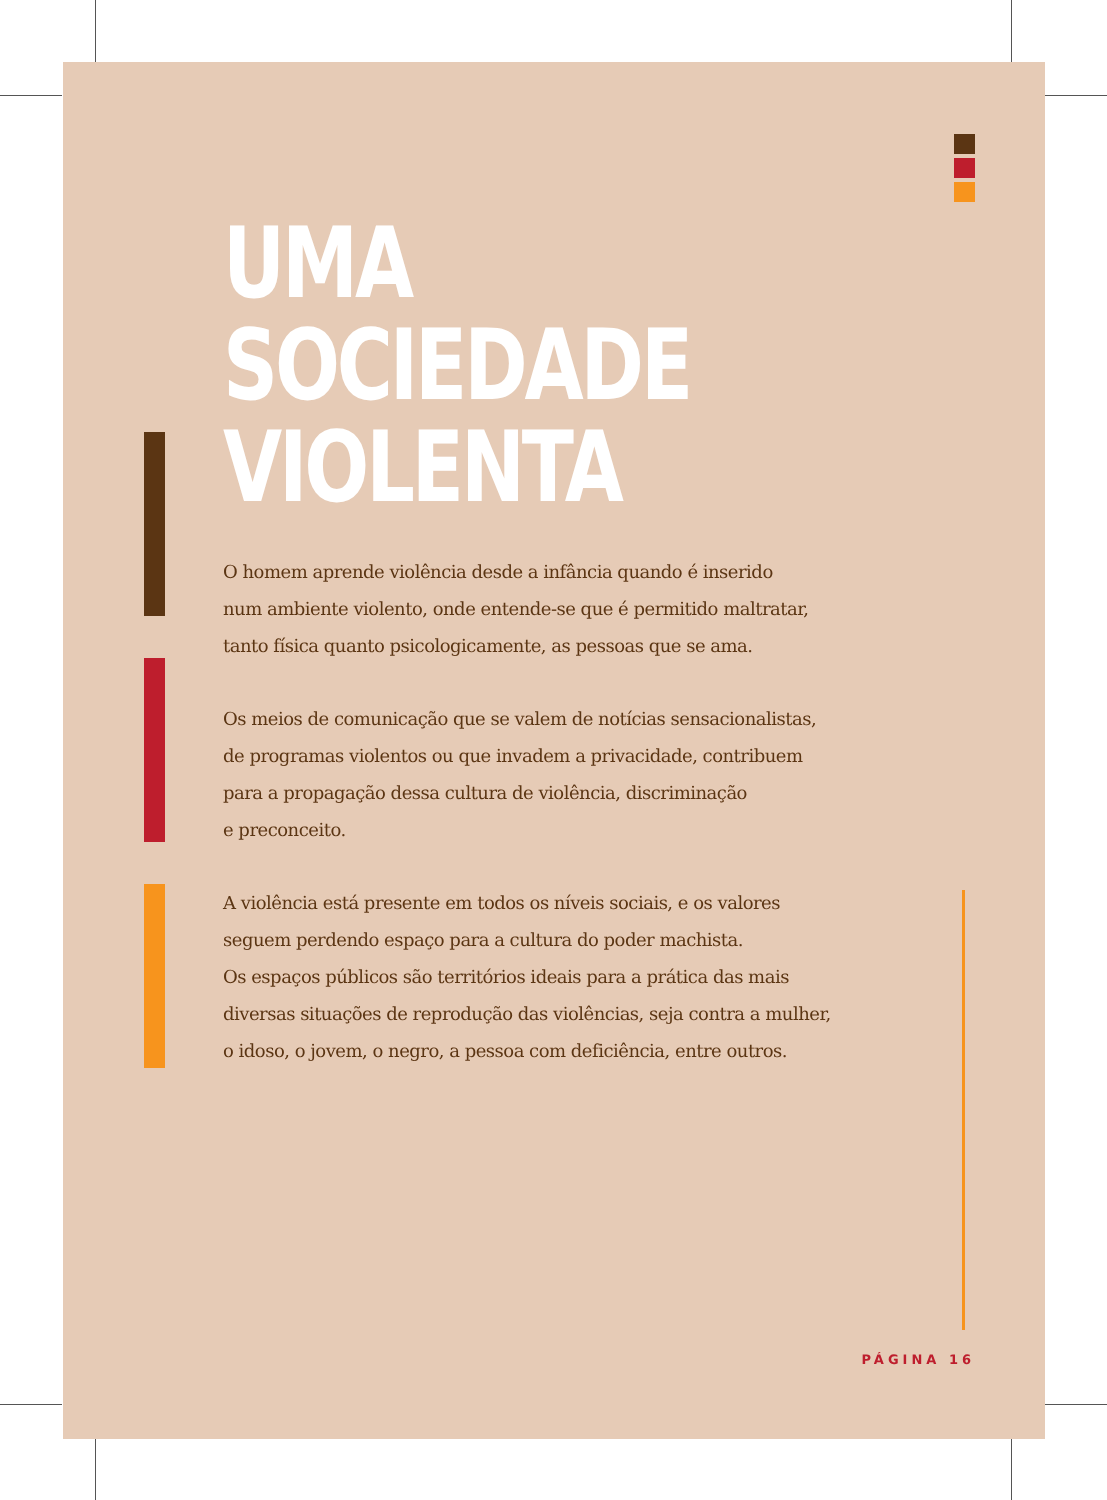UMA SOCIEDADE
VIOLENTA
O homem aprende violência desde a infância quando é inserido
num ambiente violento, onde entende-se que é permitido maltratar,
tanto física quanto psicologicamente, as pessoas que se ama.
Os meios de comunicação que se valem de notícias sensacionalistas,
de programas violentos ou que invadem a privacidade, contribuem
para a propagação dessa cultura de violência, discriminação
e preconceito.
A violência está presente em todos os níveis sociais, e os valores
seguem perdendo espaço para a cultura do poder machista.
Os espaços públicos são territórios ideais para a prática das mais
diversas situações de reprodução das violências, seja contra a mulher,
o idoso, o jovem, o negro, a pessoa com deficiência, entre outros.
PÁGINA 16